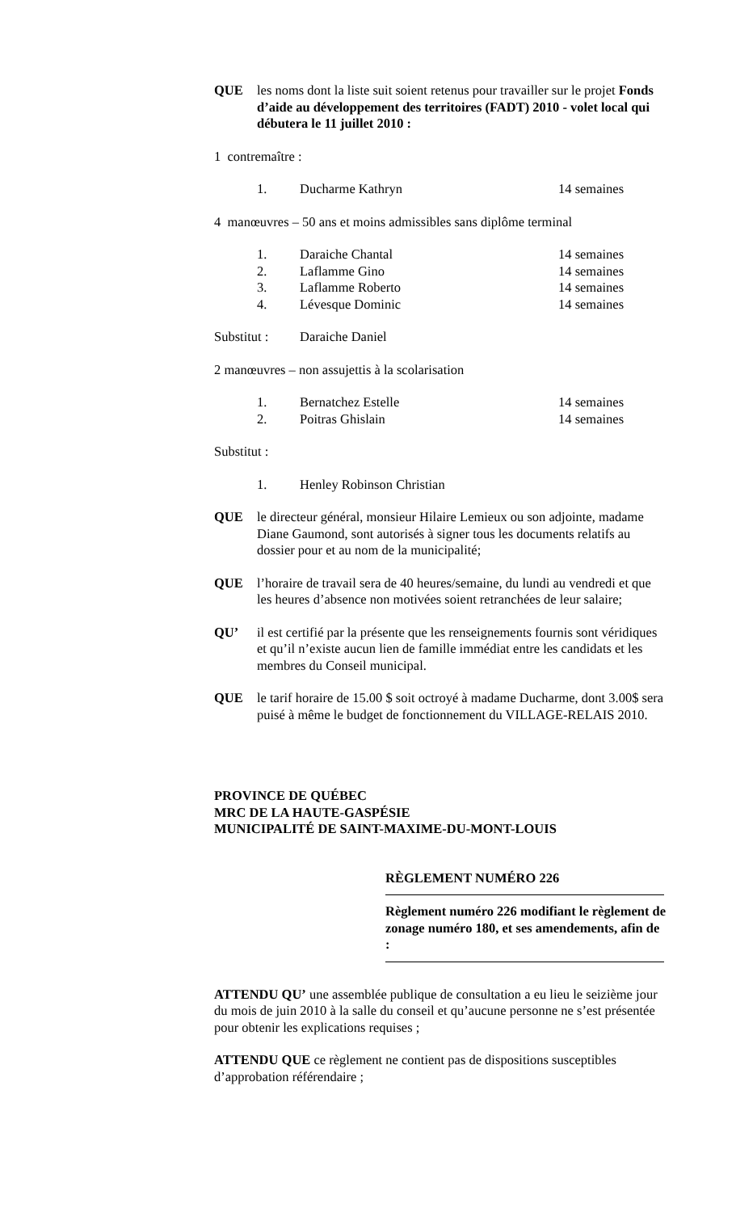QUE les noms dont la liste suit soient retenus pour travailler sur le projet Fonds d’aide au développement des territoires (FADT) 2010 - volet local qui débutera le 11 juillet 2010 :
1 contremaître :
1. Ducharme Kathryn 14 semaines
4 manœuvres – 50 ans et moins admissibles sans diplôme terminal
1. Daraiche Chantal 14 semaines
2. Laflamme Gino 14 semaines
3. Laflamme Roberto 14 semaines
4. Lévesque Dominic 14 semaines
Substitut : Daraiche Daniel
2 manœuvres – non assujettis à la scolarisation
1. Bernatchez Estelle 14 semaines
2. Poitras Ghislain 14 semaines
Substitut :
1. Henley Robinson Christian
QUE le directeur général, monsieur Hilaire Lemieux ou son adjointe, madame Diane Gaumond, sont autorisés à signer tous les documents relatifs au dossier pour et au nom de la municipalité;
QUE l’horaire de travail sera de 40 heures/semaine, du lundi au vendredi et que les heures d’absence non motivées soient retranchées de leur salaire;
QU’ il est certifié par la présente que les renseignements fournis sont véridiques et qu’il n’existe aucun lien de famille immédiat entre les candidats et les membres du Conseil municipal.
QUE le tarif horaire de 15.00 $ soit octroyé à madame Ducharme, dont 3.00$ sera puisé à même le budget de fonctionnement du VILLAGE-RELAIS 2010.
PROVINCE DE QUÉBEC
MRC DE LA HAUTE-GASPÉSIE
MUNICIPALITÉ DE SAINT-MAXIME-DU-MONT-LOUIS
RÈGLEMENT NUMÉRO 226
Règlement numéro 226 modifiant le règlement de zonage numéro 180, et ses amendements, afin de :
ATTENDU QU’ une assemblée publique de consultation a eu lieu le seizième jour du mois de juin 2010 à la salle du conseil et qu’aucune personne ne s’est présentée pour obtenir les explications requises ;
ATTENDU QUE ce règlement ne contient pas de dispositions susceptibles d’approbation référendaire ;